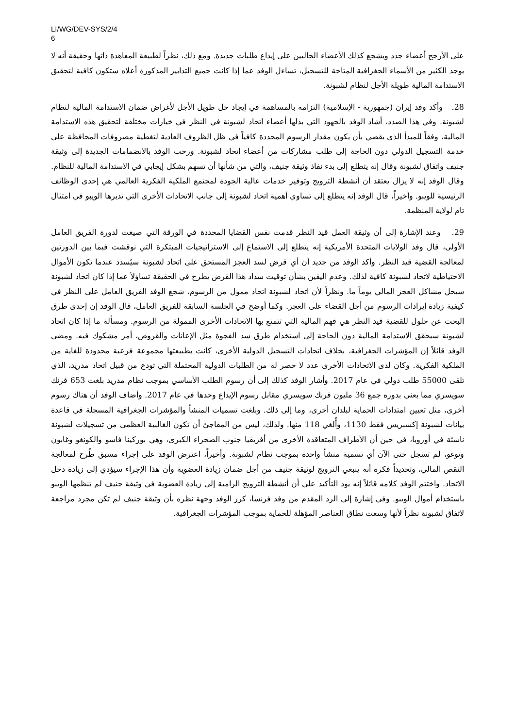LI/WG/DEV-SYS/2/4
6
على الأرجح أعضاء جدد ويشجع كذلك الأعضاء الحاليين على إيداع طلبات جديدة. ومع ذلك، نظراً لطبيعة المعاهدة ذاتها وحقيقة أنه لا يوجد الكثير من الأسماء الجغرافية المتاحة للتسجيل، تساءل الوفد عما إذا كانت جميع التدابير المذكورة أعلاه ستكون كافية لتحقيق الاستدامة المالية طويلة الأجل لنظام لشبونة.
28. وأكد وفد إيران (جمهورية - الإسلامية) التزامه بالمساهمة في إيجاد حل طويل الأجل لأغراض ضمان الاستدامة المالية لنظام لشبونة. وفي هذا الصدد، أشاد الوفد بالجهود التي بذلها أعضاء اتحاد لشبونة في النظر في خيارات مختلفة لتحقيق هذه الاستدامة المالية، وفقاً للمبدأ الذي يقضي بأن يكون مقدار الرسوم المحددة كافياً في ظل الظروف العادية لتغطية مصروفات المحافظة على خدمة التسجيل الدولي دون الحاجة إلى طلب مشاركات من أعضاء اتحاد لشبونة. ورحب الوفد بالانضمامات الجديدة إلى وثيقة جنيف واتفاق لشبونة وقال إنه يتطلع إلى بدء نفاذ وثيقة جنيف، والتي من شأنها أن تسهم بشكل إيجابي في الاستدامة المالية للنظام. وقال الوفد إنه لا يزال يعتقد أن أنشطة الترويج وتوفير خدمات عالية الجودة لمجتمع الملكية الفكرية العالمي هي إحدى الوظائف الرئيسية للويبو. وأخيراً، قال الوفد إنه يتطلع إلى تساوي أهمية اتحاد لشبونة إلى جانب الاتحادات الأخرى التي تديرها الويبو في امتثال تام لولاية المنظمة.
29. وعند الإشارة إلى أن وثيقة العمل قيد النظر قدمت نفس القضايا المحددة في الورقة التي صيغت لدورة الفريق العامل الأولى، قال وفد الولايات المتحدة الأمريكية إنه يتطلع إلى الاستماع إلى الاستراتيجيات المبتكرة التي نوقشت فيما بين الدورتين لمعالجة القضية قيد النظر. وأكد الوفد من جديد أن أي قرض لسد العجز المستحق على اتحاد لشبونة سيُسدد عندما تكون الأموال الاحتياطية لاتحاد لشبونة كافية لذلك. وعدم اليقين بشأن توقيت سداد هذا القرض يطرح في الحقيقة تساؤلاً عما إذا كان اتحاد لشبونة سيحل مشاكل العجز المالي يوماً ما. ونظراً لأن اتحاد لشبونة اتحاد ممول من الرسوم، شجع الوفد الفريق العامل على النظر في كيفية زيادة إيرادات الرسوم من أجل القضاء على العجز. وكما أوضح في الجلسة السابقة للفريق العامل، قال الوفد إن إحدى طرق البحث عن حلول للقضية قيد النظر هي فهم المالية التي تتمتع بها الاتحادات الأخرى الممولة من الرسوم. ومسألة ما إذا كان اتحاد لشبونة سيحقق الاستدامة المالية دون الحاجة إلى استخدام طرق سد الفجوة مثل الإعانات والقروض، أمر مشكوك فيه. ومضى الوفد قائلاً إن المؤشرات الجغرافية، بخلاف اتحادات التسجيل الدولية الأخرى، كانت بطبيعتها مجموعة فرعية محدودة للغاية من الملكية الفكرية. وكان لدى الاتحادات الأخرى عدد لا حصر له من الطلبات الدولية المحتملة التي تودع من قبيل اتحاد مدريد، الذي تلقى 55000 طلب دولي في عام 2017. وأشار الوفد كذلك إلى أن رسوم الطلب الأساسي بموجب نظام مدريد بلغت 653 فرنك سويسري مما يعني بدوره جمع 36 مليون فرنك سويسري مقابل رسوم الإيداع وحدها في عام 2017. وأضاف الوفد أن هناك رسوم أخرى، مثل تعيين امتدادات الحماية لبلدان أخرى، وما إلى ذلك. وبلغت تسميات المنشأ والمؤشرات الجغرافية المسجلة في قاعدة بيانات لشبونة إكسبريس فقط 1130، وأُلغي 118 منها. ولذلك، ليس من المفاجئ أن تكون الغالبية العظمى من تسجيلات لشبونة ناشئة في أوروبا، في حين أن الأطراف المتعاقدة الأخرى من أفريقيا جنوب الصحراء الكبرى، وهي بوركينا فاسو والكونغو وغابون وتوغو، لم تسجل حتى الآن أي تسمية منشأ واحدة بموجب نظام لشبونة. وأخيراً، اعترض الوفد على إجراء مسبق طُرح لمعالجة النقص المالي، وتحديداً فكرة أنه ينبغي الترويج لوثيقة جنيف من أجل ضمان زيادة العضوية وأن هذا الإجراء سيؤدي إلى زيادة دخل الاتحاد. واختتم الوفد كلامه قائلاً إنه يود التأكيد على أن أنشطة الترويج الرامية إلى زيادة العضوية في وثيقة جنيف لم تنظمها الويبو باستخدام أموال الويبو. وفي إشارة إلى الرد المقدم من وفد فرنسا، كرر الوفد وجهة نظره بأن وثيقة جنيف لم تكن مجرد مراجعة لاتفاق لشبونة نظراً لأنها وسعت نطاق العناصر المؤهلة للحماية بموجب المؤشرات الجغرافية.